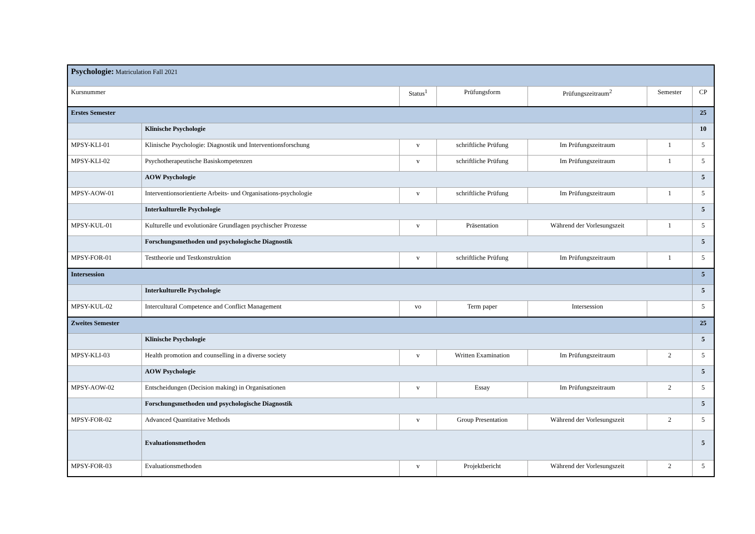| Psychologie: Matriculation Fall 2021 | | | | | | |
| Kursnummer | | Status<sup>1</sup> | Prüfungsform | Prüfungszeitraum<sup>2</sup> | Semester | CP |
| Erstes Semester | | | | | | 25 |
| | Klinische Psychologie | | | | | 10 |
| MPSY-KLI-01 | Klinische Psychologie: Diagnostik und Interventionsforschung | v | schriftliche Prüfung | Im Prüfungszeitraum | 1 | 5 |
| MPSY-KLI-02 | Psychotherapeutische Basiskompetenzen | v | schriftliche Prüfung | Im Prüfungszeitraum | 1 | 5 |
| | AOW Psychologie | | | | | 5 |
| MPSY-AOW-01 | Interventionsorientierte Arbeits- und Organisations-psychologie | v | schriftliche Prüfung | Im Prüfungszeitraum | 1 | 5 |
| | Interkulturelle Psychologie | | | | | 5 |
| MPSY-KUL-01 | Kulturelle und evolutionäre Grundlagen psychischer Prozesse | v | Präsentation | Während der Vorlesungszeit | 1 | 5 |
| | Forschungsmethoden und psychologische Diagnostik | | | | | 5 |
| MPSY-FOR-01 | Testtheorie und Testkonstruktion | v | schriftliche Prüfung | Im Prüfungszeitraum | 1 | 5 |
| Intersession | | | | | | 5 |
| | Interkulturelle Psychologie | | | | | 5 |
| MPSY-KUL-02 | Intercultural Competence and Conflict Management | vo | Term paper | Intersession | | 5 |
| Zweites Semester | | | | | | 25 |
| | Klinische Psychologie | | | | | 5 |
| MPSY-KLI-03 | Health promotion and counselling in a diverse society | v | Written Examination | Im Prüfungszeitraum | 2 | 5 |
| | AOW Psychologie | | | | | 5 |
| MPSY-AOW-02 | Entscheidungen (Decision making) in Organisationen | v | Essay | Im Prüfungszeitraum | 2 | 5 |
| | Forschungsmethoden und psychologische Diagnostik | | | | | 5 |
| MPSY-FOR-02 | Advanced Quantitative Methods | v | Group Presentation | Während der Vorlesungszeit | 2 | 5 |
| | Evaluationsmethoden | | | | | 5 |
| MPSY-FOR-03 | Evaluationsmethoden | v | Projektbericht | Während der Vorlesungszeit | 2 | 5 |